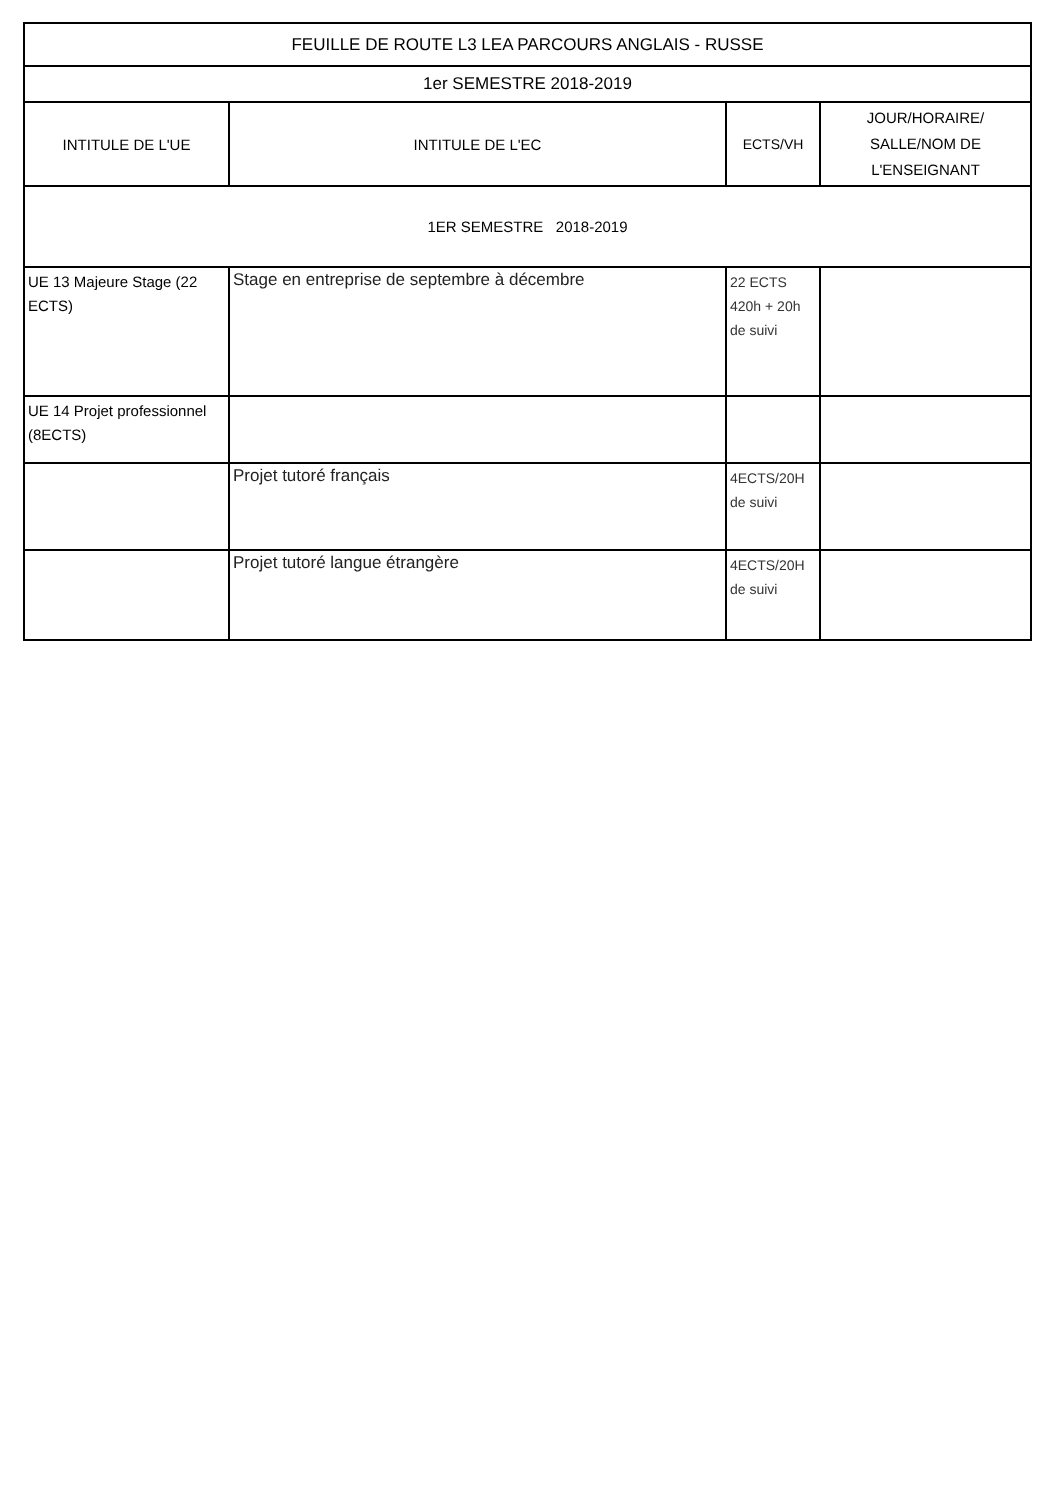| FEUILLE DE ROUTE L3 LEA PARCOURS ANGLAIS - RUSSE | | | |
| --- | --- | --- | --- |
| 1er SEMESTRE 2018-2019 | | | |
| INTITULE DE L'UE | INTITULE DE L'EC | ECTS/VH | JOUR/HORAIRE/ SALLE/NOM DE L'ENSEIGNANT |
| 1ER SEMESTRE 2018-2019 | | | |
| UE 13 Majeure Stage (22 ECTS) | Stage en entreprise de septembre à décembre | 22 ECTS 420h + 20h de suivi | |
| UE 14 Projet professionnel (8ECTS) | | | |
| | Projet tutoré français | 4ECTS/20H de suivi | |
| | Projet tutoré langue étrangère | 4ECTS/20H de suivi | |